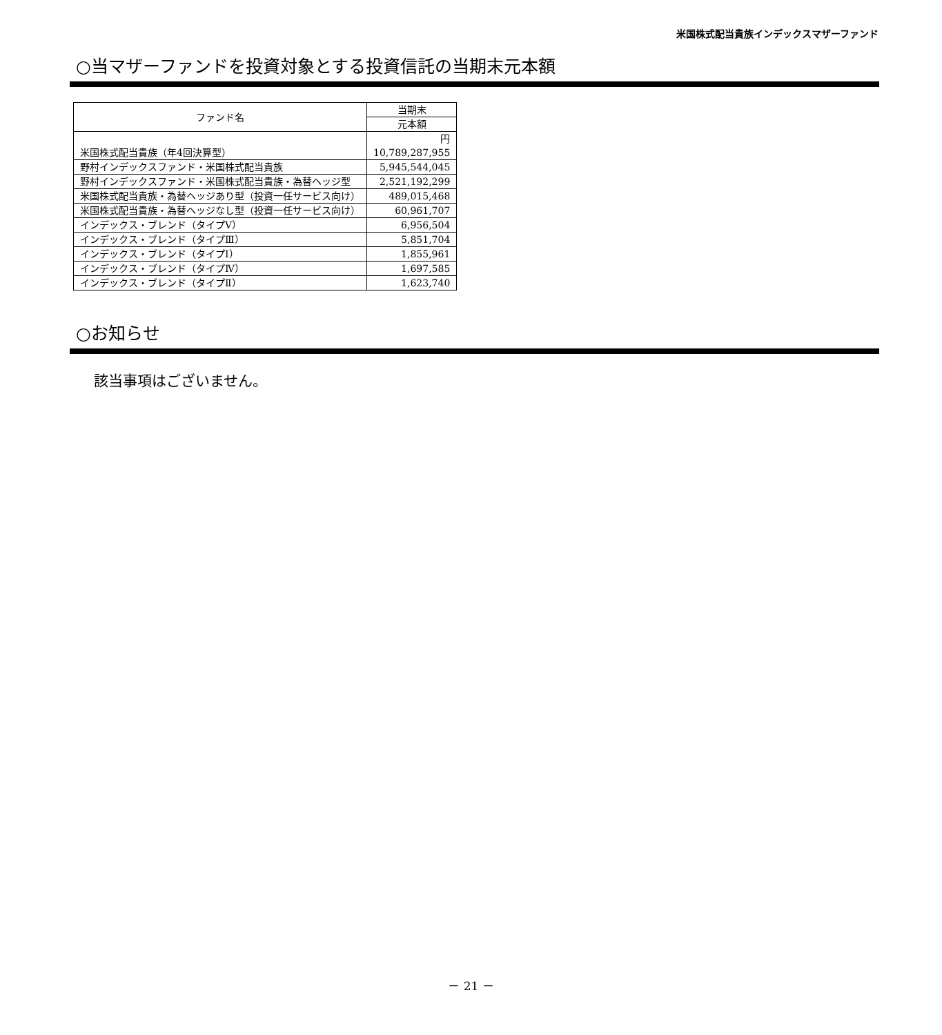米国株式配当貴族インデックスマザーファンド
○当マザーファンドを投資対象とする投資信託の当期末元本額
| ファンド名 | 当期末 |
| --- | --- |
| | 元本額 |
| 米国株式配当貴族（年4回決算型） | 円 10,789,287,955 |
| 野村インデックスファンド・米国株式配当貴族 | 5,945,544,045 |
| 野村インデックスファンド・米国株式配当貴族・為替ヘッジ型 | 2,521,192,299 |
| 米国株式配当貴族・為替ヘッジあり型（投資一任サービス向け） | 489,015,468 |
| 米国株式配当貴族・為替ヘッジなし型（投資一任サービス向け） | 60,961,707 |
| インデックス・ブレンド（タイプⅤ） | 6,956,504 |
| インデックス・ブレンド（タイプⅢ） | 5,851,704 |
| インデックス・ブレンド（タイプⅠ） | 1,855,961 |
| インデックス・ブレンド（タイプⅣ） | 1,697,585 |
| インデックス・ブレンド（タイプⅡ） | 1,623,740 |
○お知らせ
該当事項はございません。
－ 21 －